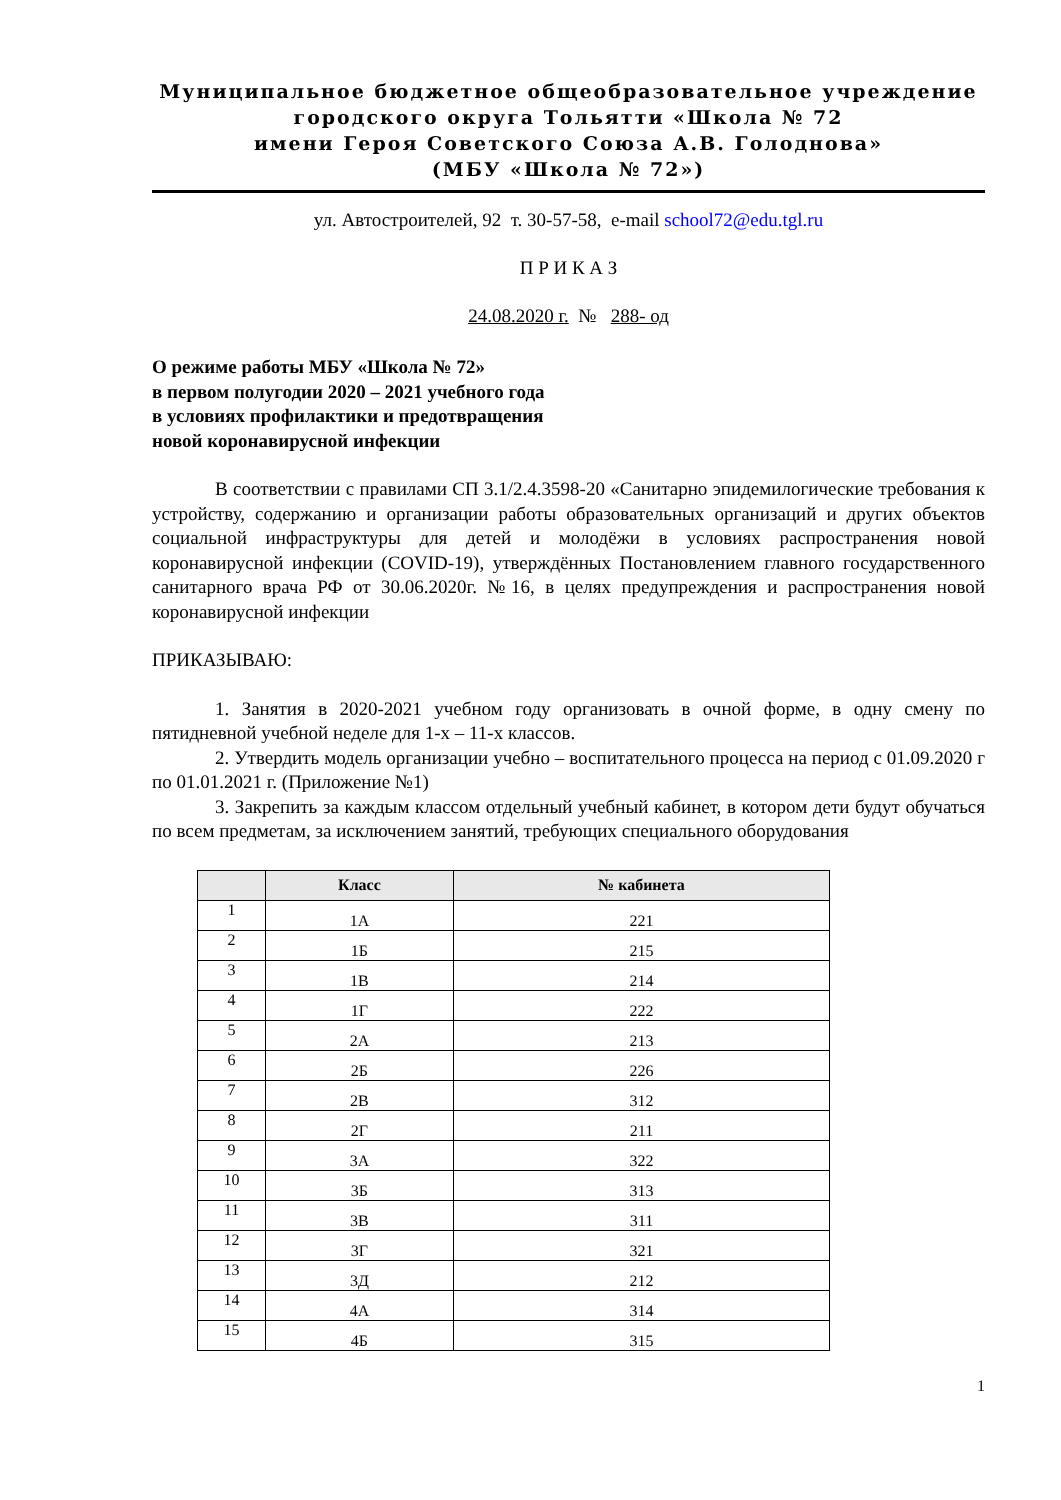Муниципальное бюджетное общеобразовательное учреждение
городского округа Тольятти «Школа № 72
имени Героя Советского Союза А.В. Голоднова»
(МБУ «Школа № 72»)
ул. Автостроителей, 92 т. 30-57-58, e-mail school72@edu.tgl.ru
П Р И К А З
24.08.2020 г. № 288- од
О режиме работы МБУ «Школа № 72»
в первом полугодии 2020 – 2021 учебного года
в условиях профилактики и предотвращения
новой коронавирусной инфекции
В соответствии с правилами СП 3.1/2.4.3598-20 «Санитарно эпидемилогические требования к устройству, содержанию и организации работы образовательных организаций и других объектов социальной инфраструктуры для детей и молодёжи в условиях распространения новой коронавирусной инфекции (COVID-19), утверждённых Постановлением главного государственного санитарного врача РФ от 30.06.2020г. №16, в целях предупреждения и распространения новой коронавирусной инфекции
ПРИКАЗЫВАЮ:
1. Занятия в 2020-2021 учебном году организовать в очной форме, в одну смену по пятидневной учебной неделе для 1-х – 11-х классов.
2. Утвердить модель организации учебно – воспитательного процесса на период с 01.09.2020 г по 01.01.2021 г. (Приложение №1)
3. Закрепить за каждым классом отдельный учебный кабинет, в котором дети будут обучаться по всем предметам, за исключением занятий, требующих специального оборудования
| | Класс | № кабинета |
| --- | --- | --- |
| 1 | 1А | 221 |
| 2 | 1Б | 215 |
| 3 | 1В | 214 |
| 4 | 1Г | 222 |
| 5 | 2А | 213 |
| 6 | 2Б | 226 |
| 7 | 2В | 312 |
| 8 | 2Г | 211 |
| 9 | 3А | 322 |
| 10 | 3Б | 313 |
| 11 | 3В | 311 |
| 12 | 3Г | 321 |
| 13 | 3Д | 212 |
| 14 | 4А | 314 |
| 15 | 4Б | 315 |
1